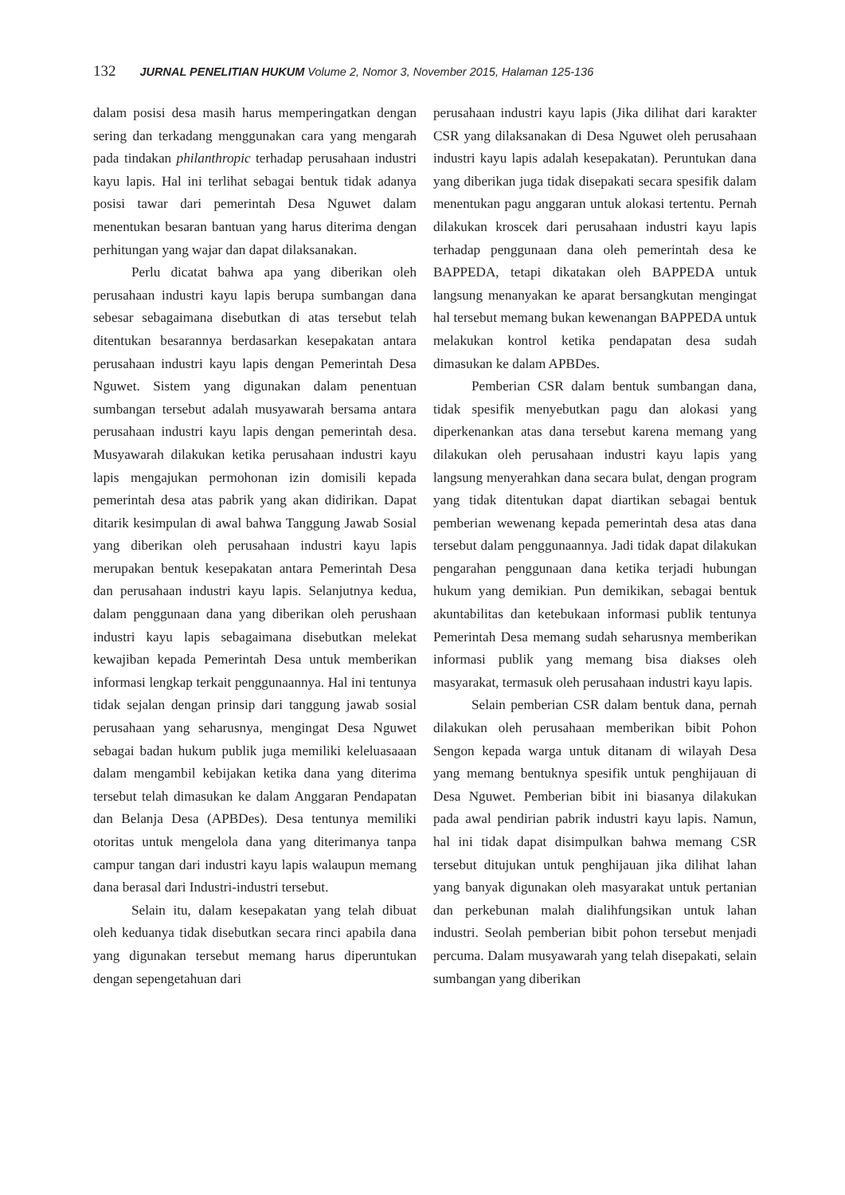132 JURNAL PENELITIAN HUKUM Volume 2, Nomor 3, November 2015, Halaman 125-136
dalam posisi desa masih harus memperingatkan dengan sering dan terkadang menggunakan cara yang mengarah pada tindakan philanthropic terhadap perusahaan industri kayu lapis. Hal ini terlihat sebagai bentuk tidak adanya posisi tawar dari pemerintah Desa Nguwet dalam menentukan besaran bantuan yang harus diterima dengan perhitungan yang wajar dan dapat dilaksanakan.
Perlu dicatat bahwa apa yang diberikan oleh perusahaan industri kayu lapis berupa sumbangan dana sebesar sebagaimana disebutkan di atas tersebut telah ditentukan besarannya berdasarkan kesepakatan antara perusahaan industri kayu lapis dengan Pemerintah Desa Nguwet. Sistem yang digunakan dalam penentuan sumbangan tersebut adalah musyawarah bersama antara perusahaan industri kayu lapis dengan pemerintah desa. Musyawarah dilakukan ketika perusahaan industri kayu lapis mengajukan permohonan izin domisili kepada pemerintah desa atas pabrik yang akan didirikan. Dapat ditarik kesimpulan di awal bahwa Tanggung Jawab Sosial yang diberikan oleh perusahaan industri kayu lapis merupakan bentuk kesepakatan antara Pemerintah Desa dan perusahaan industri kayu lapis. Selanjutnya kedua, dalam penggunaan dana yang diberikan oleh perushaan industri kayu lapis sebagaimana disebutkan melekat kewajiban kepada Pemerintah Desa untuk memberikan informasi lengkap terkait penggunaannya. Hal ini tentunya tidak sejalan dengan prinsip dari tanggung jawab sosial perusahaan yang seharusnya, mengingat Desa Nguwet sebagai badan hukum publik juga memiliki keleluasaaan dalam mengambil kebijakan ketika dana yang diterima tersebut telah dimasukan ke dalam Anggaran Pendapatan dan Belanja Desa (APBDes). Desa tentunya memiliki otoritas untuk mengelola dana yang diterimanya tanpa campur tangan dari industri kayu lapis walaupun memang dana berasal dari Industri-industri tersebut.
Selain itu, dalam kesepakatan yang telah dibuat oleh keduanya tidak disebutkan secara rinci apabila dana yang digunakan tersebut memang harus diperuntukan dengan sepengetahuan dari
perusahaan industri kayu lapis (Jika dilihat dari karakter CSR yang dilaksanakan di Desa Nguwet oleh perusahaan industri kayu lapis adalah kesepakatan). Peruntukan dana yang diberikan juga tidak disepakati secara spesifik dalam menentukan pagu anggaran untuk alokasi tertentu. Pernah dilakukan kroscek dari perusahaan industri kayu lapis terhadap penggunaan dana oleh pemerintah desa ke BAPPEDA, tetapi dikatakan oleh BAPPEDA untuk langsung menanyakan ke aparat bersangkutan mengingat hal tersebut memang bukan kewenangan BAPPEDA untuk melakukan kontrol ketika pendapatan desa sudah dimasukan ke dalam APBDes.
Pemberian CSR dalam bentuk sumbangan dana, tidak spesifik menyebutkan pagu dan alokasi yang diperkenankan atas dana tersebut karena memang yang dilakukan oleh perusahaan industri kayu lapis yang langsung menyerahkan dana secara bulat, dengan program yang tidak ditentukan dapat diartikan sebagai bentuk pemberian wewenang kepada pemerintah desa atas dana tersebut dalam penggunaannya. Jadi tidak dapat dilakukan pengarahan penggunaan dana ketika terjadi hubungan hukum yang demikian. Pun demikikan, sebagai bentuk akuntabilitas dan ketebukaan informasi publik tentunya Pemerintah Desa memang sudah seharusnya memberikan informasi publik yang memang bisa diakses oleh masyarakat, termasuk oleh perusahaan industri kayu lapis.
Selain pemberian CSR dalam bentuk dana, pernah dilakukan oleh perusahaan memberikan bibit Pohon Sengon kepada warga untuk ditanam di wilayah Desa yang memang bentuknya spesifik untuk penghijauan di Desa Nguwet. Pemberian bibit ini biasanya dilakukan pada awal pendirian pabrik industri kayu lapis. Namun, hal ini tidak dapat disimpulkan bahwa memang CSR tersebut ditujukan untuk penghijauan jika dilihat lahan yang banyak digunakan oleh masyarakat untuk pertanian dan perkebunan malah dialihfungsikan untuk lahan industri. Seolah pemberian bibit pohon tersebut menjadi percuma. Dalam musyawarah yang telah disepakati, selain sumbangan yang diberikan